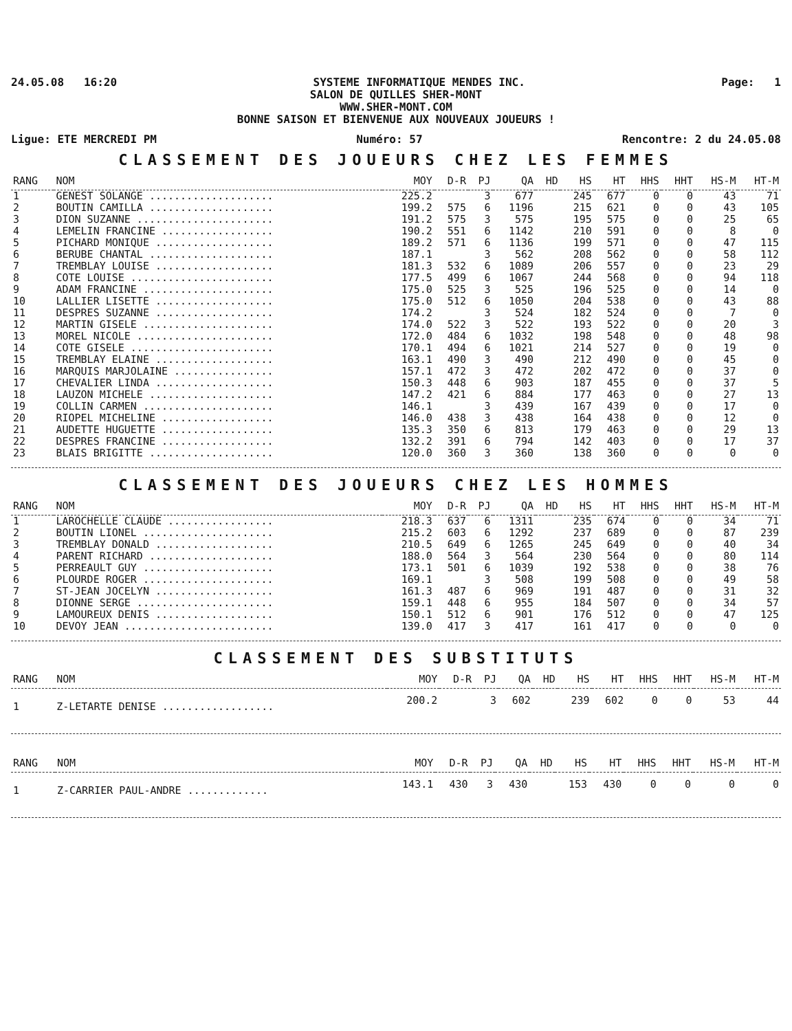24.05.08 16:20 SYSTEME INFORMATIQUE MENDES INC. Page: 1
SALON DE QUILLES SHER-MONT
WWW.SHER-MONT.COM
BONNE SAISON ET BIENVENUE AUX NOUVEAUX JOUEURS !
Ligue: ETE MERCREDI PM Numéro: 57 Rencontre: 2 du 24.05.08
CLASSEMENT DES JOUEURS CHEZ LES FEMMES
| RANG | NOM | MOY | D-R | PJ | QA | HD | HS | HT | HHS | HHT | HS-M | HT-M |
| --- | --- | --- | --- | --- | --- | --- | --- | --- | --- | --- | --- | --- |
| 1 | GENEST SOLANGE .................... | 225.2 | | 3 | 677 | | 245 | 677 | 0 | 0 | 43 | 71 |
| 2 | BOUTIN CAMILLA .................... | 199.2 | 575 | 6 | 1196 | | 215 | 621 | 0 | 0 | 43 | 105 |
| 3 | DION SUZANNE ...................... | 191.2 | 575 | 3 | 575 | | 195 | 575 | 0 | 0 | 25 | 65 |
| 4 | LEMELIN FRANCINE .................. | 190.2 | 551 | 6 | 1142 | | 210 | 591 | 0 | 0 | 8 | 0 |
| 5 | PICHARD MONIQUE ................... | 189.2 | 571 | 6 | 1136 | | 199 | 571 | 0 | 0 | 47 | 115 |
| 6 | BERUBE CHANTAL .................... | 187.1 | | 3 | 562 | | 208 | 562 | 0 | 0 | 58 | 112 |
| 7 | TREMBLAY LOUISE ................... | 181.3 | 532 | 6 | 1089 | | 206 | 557 | 0 | 0 | 23 | 29 |
| 8 | COTE LOUISE ....................... | 177.5 | 499 | 6 | 1067 | | 244 | 568 | 0 | 0 | 94 | 118 |
| 9 | ADAM FRANCINE ..................... | 175.0 | 525 | 3 | 525 | | 196 | 525 | 0 | 0 | 14 | 0 |
| 10 | LALLIER LISETTE ................... | 175.0 | 512 | 6 | 1050 | | 204 | 538 | 0 | 0 | 43 | 88 |
| 11 | DESPRES SUZANNE ................... | 174.2 | | 3 | 524 | | 182 | 524 | 0 | 0 | 7 | 0 |
| 12 | MARTIN GISELE ..................... | 174.0 | 522 | 3 | 522 | | 193 | 522 | 0 | 0 | 20 | 3 |
| 13 | MOREL NICOLE ...................... | 172.0 | 484 | 6 | 1032 | | 198 | 548 | 0 | 0 | 48 | 98 |
| 14 | COTE GISELE ....................... | 170.1 | 494 | 6 | 1021 | | 214 | 527 | 0 | 0 | 19 | 0 |
| 15 | TREMBLAY ELAINE ................... | 163.1 | 490 | 3 | 490 | | 212 | 490 | 0 | 0 | 45 | 0 |
| 16 | MARQUIS MARJOLAINE ................ | 157.1 | 472 | 3 | 472 | | 202 | 472 | 0 | 0 | 37 | 0 |
| 17 | CHEVALIER LINDA ................... | 150.3 | 448 | 6 | 903 | | 187 | 455 | 0 | 0 | 37 | 5 |
| 18 | LAUZON MICHELE .................... | 147.2 | 421 | 6 | 884 | | 177 | 463 | 0 | 0 | 27 | 13 |
| 19 | COLLIN CARMEN ..................... | 146.1 | | 3 | 439 | | 167 | 439 | 0 | 0 | 17 | 0 |
| 20 | RIOPEL MICHELINE .................. | 146.0 | 438 | 3 | 438 | | 164 | 438 | 0 | 0 | 12 | 0 |
| 21 | AUDETTE HUGUETTE .................. | 135.3 | 350 | 6 | 813 | | 179 | 463 | 0 | 0 | 29 | 13 |
| 22 | DESPRES FRANCINE .................. | 132.2 | 391 | 6 | 794 | | 142 | 403 | 0 | 0 | 17 | 37 |
| 23 | BLAIS BRIGITTE .................... | 120.0 | 360 | 3 | 360 | | 138 | 360 | 0 | 0 | 0 | 0 |
CLASSEMENT DES JOUEURS CHEZ LES HOMMES
| RANG | NOM | MOY | D-R | PJ | QA | HD | HS | HT | HHS | HHT | HS-M | HT-M |
| --- | --- | --- | --- | --- | --- | --- | --- | --- | --- | --- | --- | --- |
| 1 | LAROCHELLE CLAUDE ................. | 218.3 | 637 | 6 | 1311 | | 235 | 674 | 0 | 0 | 34 | 71 |
| 2 | BOUTIN LIONEL ..................... | 215.2 | 603 | 6 | 1292 | | 237 | 689 | 0 | 0 | 87 | 239 |
| 3 | TREMBLAY DONALD ................... | 210.5 | 649 | 6 | 1265 | | 245 | 649 | 0 | 0 | 40 | 34 |
| 4 | PARENT RICHARD .................... | 188.0 | 564 | 3 | 564 | | 230 | 564 | 0 | 0 | 80 | 114 |
| 5 | PERREAULT GUY ..................... | 173.1 | 501 | 6 | 1039 | | 192 | 538 | 0 | 0 | 38 | 76 |
| 6 | PLOURDE ROGER ..................... | 169.1 | | 3 | 508 | | 199 | 508 | 0 | 0 | 49 | 58 |
| 7 | ST-JEAN JOCELYN ................... | 161.3 | 487 | 6 | 969 | | 191 | 487 | 0 | 0 | 31 | 32 |
| 8 | DIONNE SERGE ...................... | 159.1 | 448 | 6 | 955 | | 184 | 507 | 0 | 0 | 34 | 57 |
| 9 | LAMOUREUX DENIS ................... | 150.1 | 512 | 6 | 901 | | 176 | 512 | 0 | 0 | 47 | 125 |
| 10 | DEVOY JEAN ........................ | 139.0 | 417 | 3 | 417 | | 161 | 417 | 0 | 0 | 0 | 0 |
CLASSEMENT DES SUBSTITUTS
| RANG | NOM | MOY | D-R | PJ | QA | HD | HS | HT | HHS | HHT | HS-M | HT-M |
| --- | --- | --- | --- | --- | --- | --- | --- | --- | --- | --- | --- | --- |
| 1 | Z-LETARTE DENISE .................. | 200.2 | | 3 | 602 | | 239 | 602 | 0 | 0 | 53 | 44 |
| RANG | NOM | MOY | D-R | PJ | QA | HD | HS | HT | HHS | HHT | HS-M | HT-M |
| --- | --- | --- | --- | --- | --- | --- | --- | --- | --- | --- | --- | --- |
| 1 | Z-CARRIER PAUL-ANDRE ............. | 143.1 | 430 | 3 | 430 | | 153 | 430 | 0 | 0 | 0 | 0 |